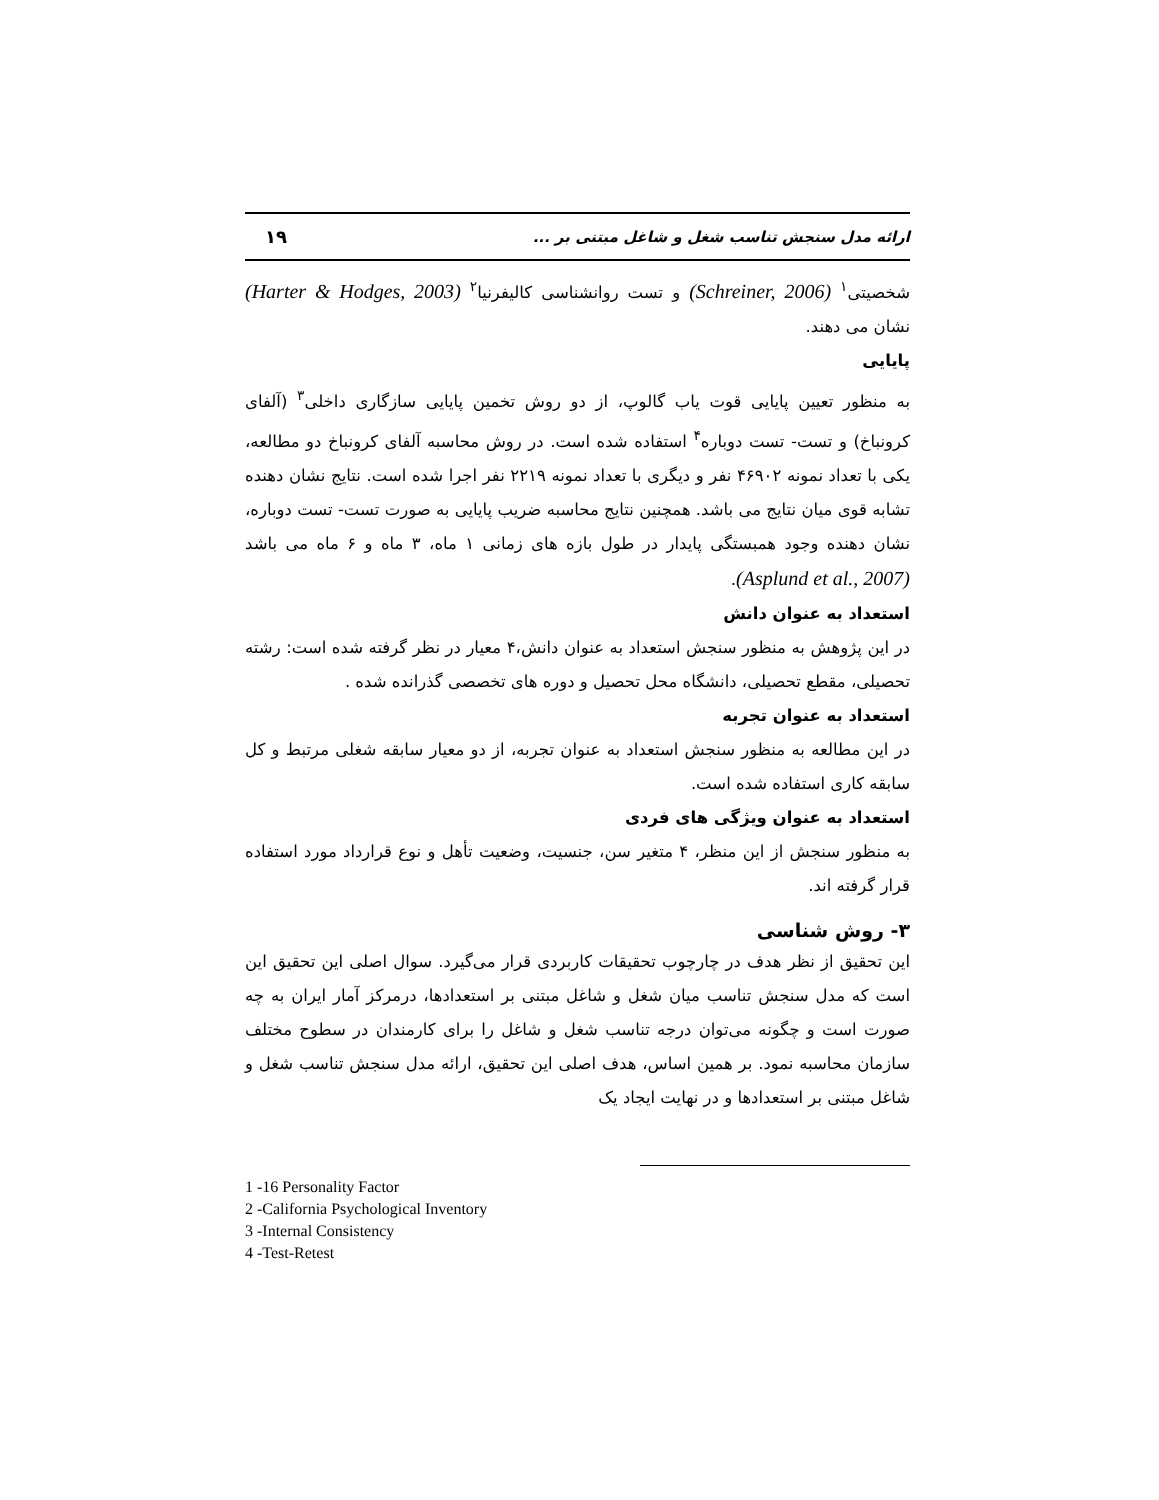ارائه مدل سنجش تناسب شغل و شاغل مبتنی بر ... ۱۹
شخصیتی<sup>۱</sup> (Schreiner, 2006) و تست روانشناسی کالیفرنیا<sup>۲</sup> (Harter & Hodges, 2003) نشان می دهند.
پایایی
به منظور تعیین پایایی قوت یاب گالوپ، از دو روش تخمین پایایی سازگاری داخلی<sup>۳</sup> (آلفای کرونباخ) و تست- تست دوباره<sup>۴</sup> استفاده شده است. در روش محاسبه آلفای کرونباخ دو مطالعه، یکی با تعداد نمونه ۴۶۹۰۲ نفر و دیگری با تعداد نمونه ۲۲۱۹ نفر اجرا شده است. نتایج نشان دهنده تشابه قوی میان نتایج می باشد. همچنین نتایج محاسبه ضریب پایایی به صورت تست- تست دوباره، نشان دهنده وجود همبستگی پایدار در طول بازه های زمانی ۱ ماه، ۳ ماه و ۶ ماه می باشد (Asplund et al., 2007).
استعداد به عنوان دانش
در این پژوهش به منظور سنجش استعداد به عنوان دانش،۴ معیار در نظر گرفته شده است: رشته تحصیلی، مقطع تحصیلی، دانشگاه محل تحصیل و دوره های تخصصی گذرانده شده .
استعداد به عنوان تجربه
در این مطالعه به منظور سنجش استعداد به عنوان تجربه، از دو معیار سابقه شغلی مرتبط و کل سابقه کاری استفاده شده است.
استعداد به عنوان ویژگی های فردی
به منظور سنجش از این منظر، ۴ متغیر سن، جنسیت، وضعیت تأهل و نوع قرارداد مورد استفاده قرار گرفته اند.
۳- روش شناسی
این تحقیق از نظر هدف در چارچوب تحقیقات کاربردی قرار می‌گیرد. سوال اصلی این تحقیق این است که مدل سنجش تناسب میان شغل و شاغل مبتنی بر استعدادها، درمرکز آمار ایران به چه صورت است و چگونه می‌توان درجه تناسب شغل و شاغل را برای کارمندان در سطوح مختلف سازمان محاسبه نمود. بر همین اساس، هدف اصلی این تحقیق، ارائه مدل سنجش تناسب شغل و شاغل مبتنی بر استعدادها و در نهایت ایجاد یک
1 -16 Personality Factor
2 -California Psychological Inventory
3 -Internal Consistency
4 -Test-Retest